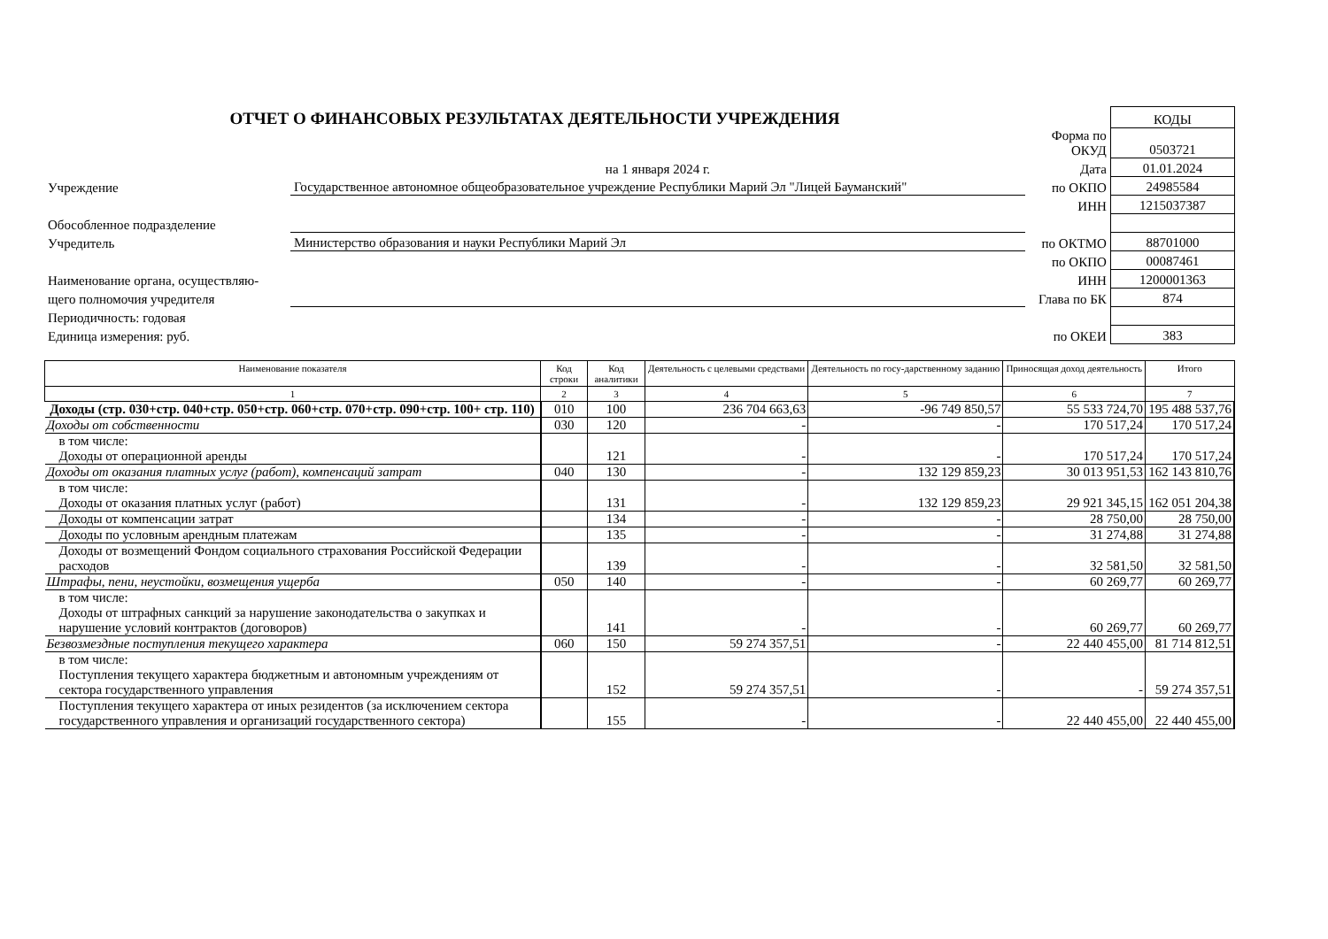| ОТЧЕТ О ФИНАНСОВЫХ РЕЗУЛЬТАТАХ ДЕЯТЕЛЬНОСТИ УЧРЕЖДЕНИЯ | | | КОДЫ |
| | | Форма по ОКУД | 0503721 |
| | на 1 января 2024 г. | Дата | 01.01.2024 |
| Учреждение | Государственное автономное общеобразовательное учреждение Республики Марий Эл "Лицей Бауманский" | по ОКПО | 24985584 |
| | | ИНН | 1215037387 |
| Обособленное подразделение | | | |
| Учредитель | Министерство образования и науки Республики Марий Эл | по ОКТМО | 88701000 |
| | | по ОКПО | 00087461 |
| Наименование органа, осуществляю- | | ИНН | 1200001363 |
| щего полномочия учредителя | | Глава по БК | 874 |
| Периодичность: годовая | | | |
| Единица измерения: руб. | | по ОКЕИ | 383 |
| Наименование показателя | Код строки | Код аналитики | Деятельность с целевыми средствами | Деятельность по госу-дарственному заданию | Приносящая доход деятельность | Итого |
| --- | --- | --- | --- | --- | --- | --- |
| 1 | 2 | 3 | 4 | 5 | 6 | 7 |
| Доходы (стр. 030+стр. 040+стр. 050+стр. 060+стр. 070+стр. 090+стр. 100+ стр. 110) | 010 | 100 | 236 704 663,63 | -96 749 850,57 | 55 533 724,70 | 195 488 537,76 |
| Доходы от собственности | 030 | 120 | - | - | 170 517,24 | 170 517,24 |
| в том числе: Доходы от операционной аренды | | 121 | - | - | 170 517,24 | 170 517,24 |
| Доходы от оказания платных услуг (работ), компенсаций затрат | 040 | 130 | - | 132 129 859,23 | 30 013 951,53 | 162 143 810,76 |
| в том числе: Доходы от оказания платных услуг (работ) | | 131 | - | 132 129 859,23 | 29 921 345,15 | 162 051 204,38 |
| Доходы от компенсации затрат | | 134 | - | - | 28 750,00 | 28 750,00 |
| Доходы по условным арендным платежам | | 135 | - | - | 31 274,88 | 31 274,88 |
| Доходы от возмещений Фондом социального страхования Российской Федерации расходов | | 139 | - | - | 32 581,50 | 32 581,50 |
| Штрафы, пени, неустойки, возмещения ущерба | 050 | 140 | - | - | 60 269,77 | 60 269,77 |
| в том числе: Доходы от штрафных санкций за нарушение законодательства о закупках и нарушение условий контрактов (договоров) | | 141 | - | - | 60 269,77 | 60 269,77 |
| Безвозмездные поступления текущего характера | 060 | 150 | 59 274 357,51 | - | 22 440 455,00 | 81 714 812,51 |
| в том числе: Поступления текущего характера бюджетным и автономным учреждениям от сектора государственного управления | | 152 | 59 274 357,51 | - | - | 59 274 357,51 |
| Поступления текущего характера от иных резидентов (за исключением сектора государственного управления и организаций государственного сектора) | | 155 | - | - | 22 440 455,00 | 22 440 455,00 |